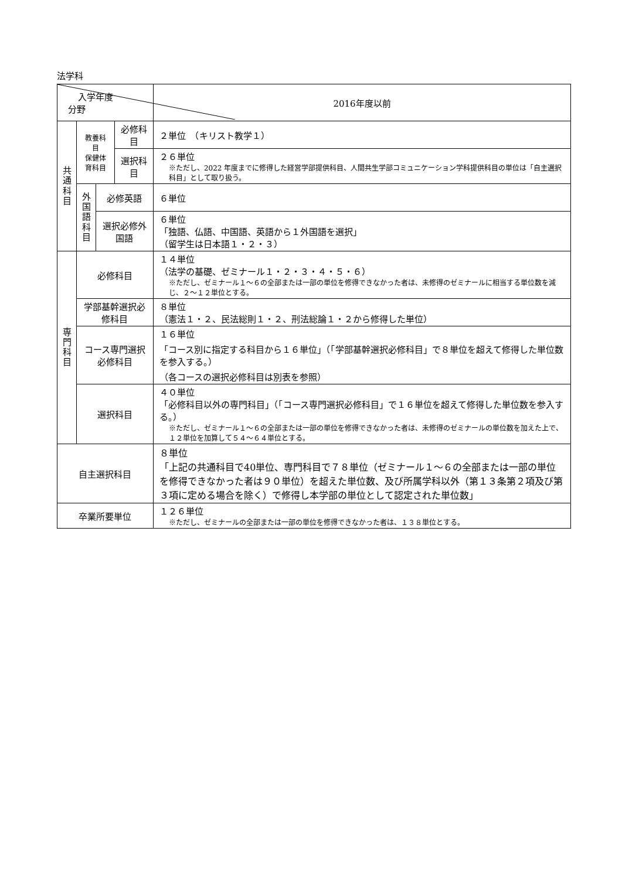法学科
| 入学年度 分野 | | | | 2016年度以前 |
| --- | --- | --- | --- | --- |
| 共 通 科 目 | 教養科目 保健体育科目 | | 必修科目 | ２単位 （キリスト教学１） |
| | | | 選択科目 | ２６単位 ※ただし、2022 年度までに修得した経営学部提供科目、人間共生学部コミュニケーション学科提供科目の単位は「自主選択科目」として取り扱う。 |
| | 外 国 語 科 目 | 必修英語 | | ６単位 |
| | | 選択必修外国語 | | ６単位 「独語、仏語、中国語、英語から１外国語を選択」 （留学生は日本語１・２・３） |
| 専 門 科 目 | 必修科目 | | | １４単位 （法学の基礎、ゼミナール１・２・３・４・５・６） ※ただし、ゼミナール１～６の全部または一部の単位を修得できなかった者は、未修得のゼミナールに相当する単位数を減じ、２～１２単位とする。 |
| | 学部基幹選択必修科目 | | | ８単位 （憲法１・２、民法総則１・２、刑法総論１・２から修得した単位） |
| | コース専門選択必修科目 | | | １６単位 「コース別に指定する科目から１６単位」（「学部基幹選択必修科目」で８単位を超えて修得した単位数を参入する。） （各コースの選択必修科目は別表を参照） |
| | 選択科目 | | | ４０単位 「必修科目以外の専門科目」（「コース専門選択必修科目」で１６単位を超えて修得した単位数を参入する。） ※ただし、ゼミナール１～６の全部または一部の単位を修得できなかった者は、未修得のゼミナールの単位数を加えた上で、１２単位を加算して５４～６４単位とする。 |
| 自主選択科目 | | | | ８単位 「上記の共通科目で40単位、専門科目で７８単位（ゼミナール１～６の全部または一部の単位を修得できなかった者は９０単位）を超えた単位数、及び所属学科以外（第１３条第２項及び第３項に定める場合を除く）で修得し本学部の単位として認定された単位数」 |
| 卒業所要単位 | | | | １２６単位 ※ただし、ゼミナールの全部または一部の単位を修得できなかった者は、１３８単位とする。 |